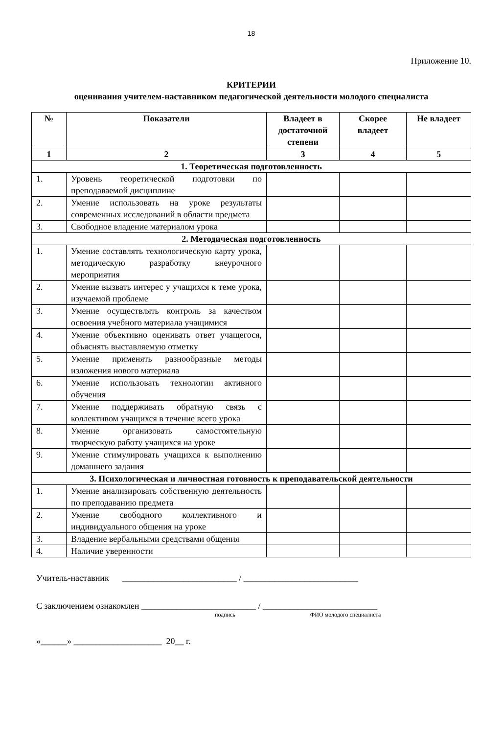18
Приложение 10.
КРИТЕРИИ
оценивания учителем-наставником педагогической деятельности молодого специалиста
| № | Показатели | Владеет в достаточной степени | Скорее владеет | Не владеет |
| --- | --- | --- | --- | --- |
| 1 | 2 | 3 | 4 | 5 |
| 1. Теоретическая подготовленность | | | | |
| 1. | Уровень теоретической подготовки по преподаваемой дисциплине | | | |
| 2. | Умение использовать на уроке результаты современных исследований в области предмета | | | |
| 3. | Свободное владение материалом урока | | | |
| 2. Методическая подготовленность | | | | |
| 1. | Умение составлять технологическую карту урока, методическую разработку внеурочного мероприятия | | | |
| 2. | Умение вызвать интерес у учащихся к теме урока, изучаемой проблеме | | | |
| 3. | Умение осуществлять контроль за качеством освоения учебного материала учащимися | | | |
| 4. | Умение объективно оценивать ответ учащегося, объяснять выставляемую отметку | | | |
| 5. | Умение применять разнообразные методы изложения нового материала | | | |
| 6. | Умение использовать технологии активного обучения | | | |
| 7. | Умение поддерживать обратную связь с коллективом учащихся в течение всего урока | | | |
| 8. | Умение организовать самостоятельную творческую работу учащихся на уроке | | | |
| 9. | Умение стимулировать учащихся к выполнению домашнего задания | | | |
| 3. Психологическая и личностная готовность к преподавательской деятельности | | | | |
| 1. | Умение анализировать собственную деятельность по преподаванию предмета | | | |
| 2. | Умение свободного коллективного и индивидуального общения на уроке | | | |
| 3. | Владение вербальными средствами общения | | | |
| 4. | Наличие уверенности | | | |
Учитель-наставник __________________________ / __________________________
С заключением ознакомлен __________________________ / __________________________
подпись ФИО молодого специалиста
«______» ____________________ 20__ г.